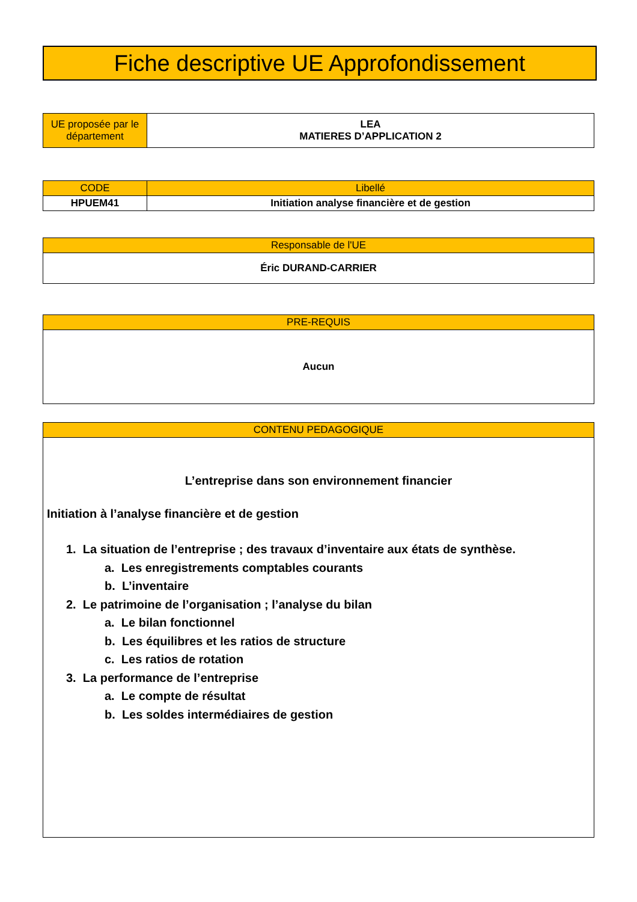Fiche descriptive UE Approfondissement
| UE proposée par le département | LEA MATIERES D’APPLICATION 2 |
| CODE | Libellé |
| --- | --- |
| HPUEM41 | Initiation analyse financière et de gestion |
| Responsable de l'UE |
| --- |
| Éric DURAND-CARRIER |
| PRE-REQUIS |
| --- |
| Aucun |
| CONTENU PEDAGOGIQUE |
| --- |
| L’entreprise dans son environnement financier Initiation à l’analyse financière et de gestion 1. La situation de l’entreprise ; des travaux d’inventaire aux états de synthèse. a. Les enregistrements comptables courants b. L’inventaire 2. Le patrimoine de l’organisation ; l’analyse du bilan a. Le bilan fonctionnel b. Les équilibres et les ratios de structure c. Les ratios de rotation 3. La performance de l’entreprise a. Le compte de résultat b. Les soldes intermédiaires de gestion |